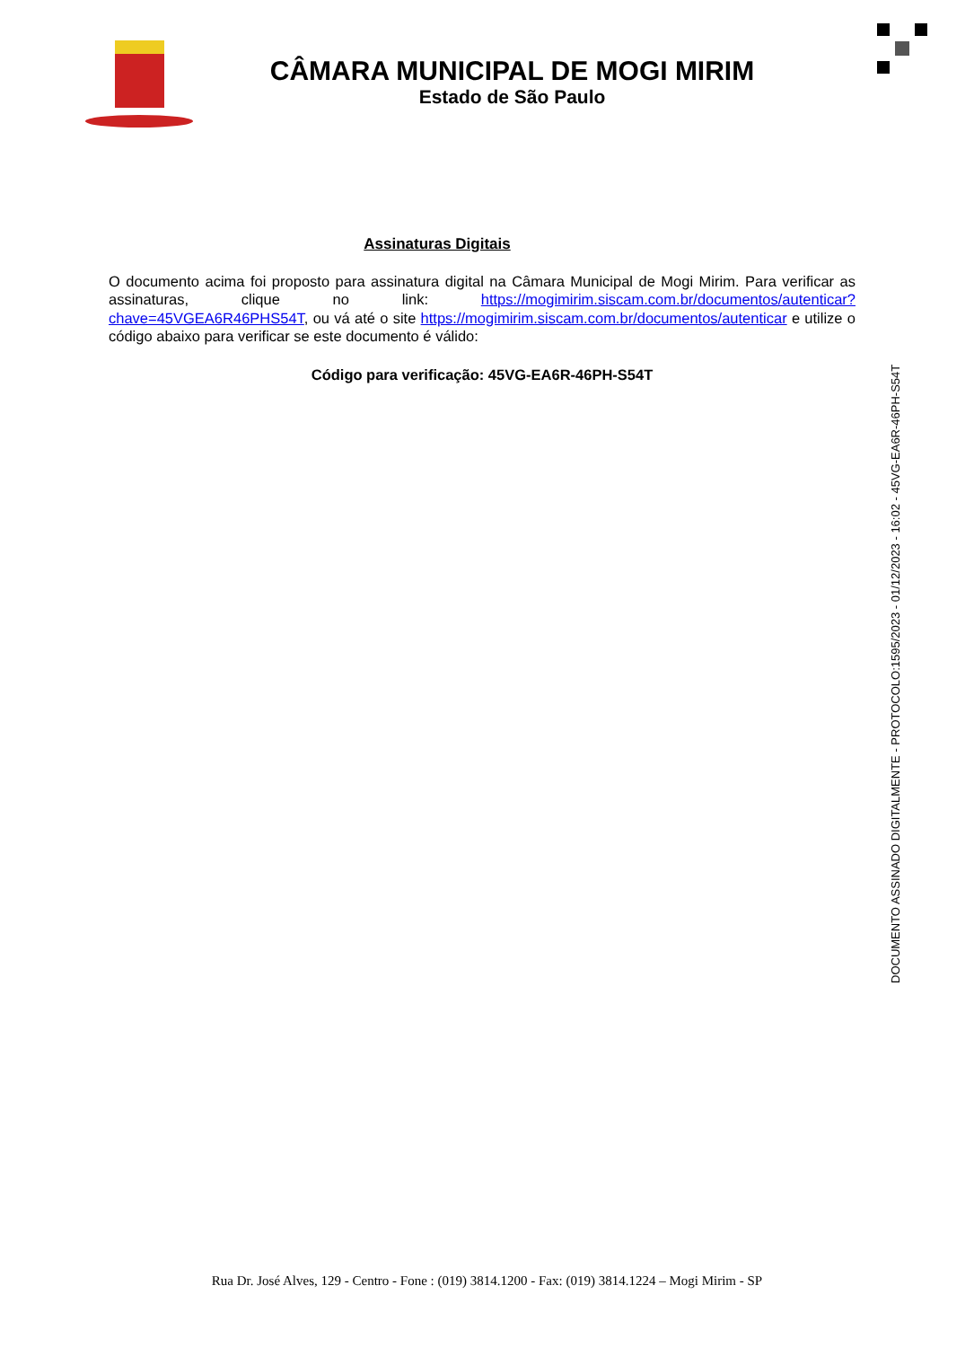CÂMARA MUNICIPAL DE MOGI MIRIM
Estado de São Paulo
Assinaturas Digitais
O documento acima foi proposto para assinatura digital na Câmara Municipal de Mogi Mirim. Para verificar as assinaturas, clique no link: https://mogimirim.siscam.com.br/documentos/autenticar?chave=45VGEA6R46PHS54T, ou vá até o site https://mogimirim.siscam.com.br/documentos/autenticar e utilize o código abaixo para verificar se este documento é válido:
Código para verificação: 45VG-EA6R-46PH-S54T
DOCUMENTO ASSINADO DIGITALMENTE - PROTOCOLO:1595/2023 - 01/12/2023 - 16:02 - 45VG-EA6R-46PH-S54T
Rua Dr. José Alves, 129 - Centro - Fone : (019) 3814.1200 - Fax: (019) 3814.1224 – Mogi Mirim - SP